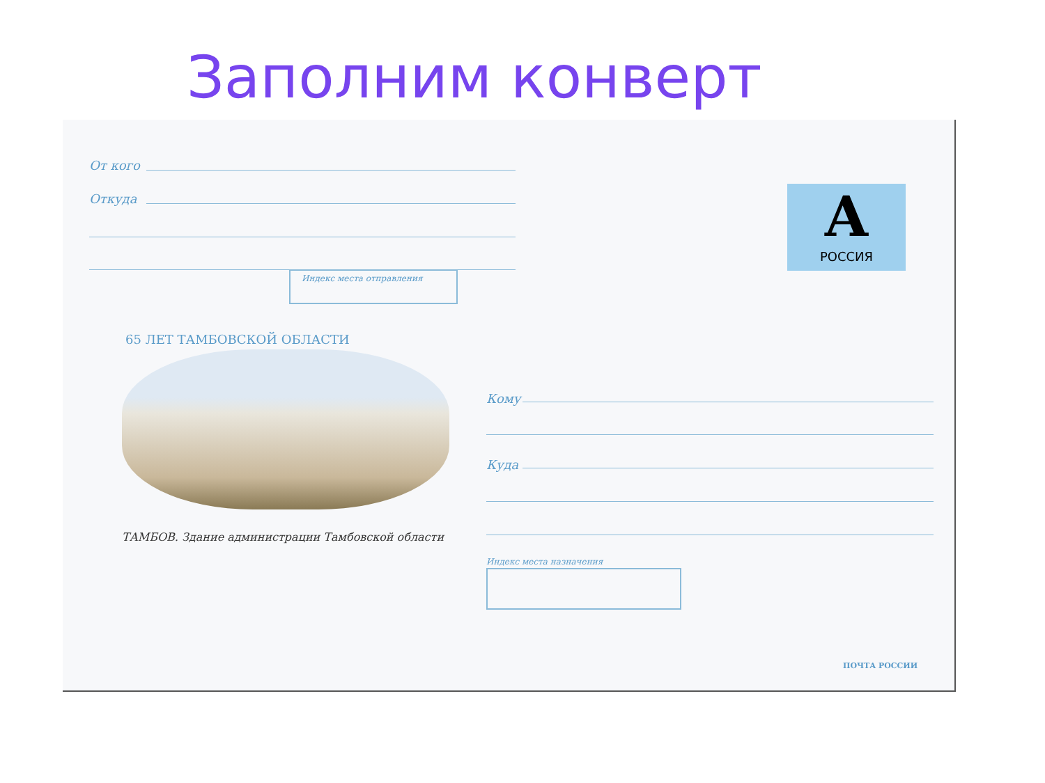Заполним конверт
От кого
Откуда
Индекс места отправления
А
РОССИЯ
65 ЛЕТ ТАМБОВСКОЙ ОБЛАСТИ
ТАМБОВ. Здание администрации Тамбовской области
Кому
Куда
Индекс места назначения
ПОЧТА РОССИИ